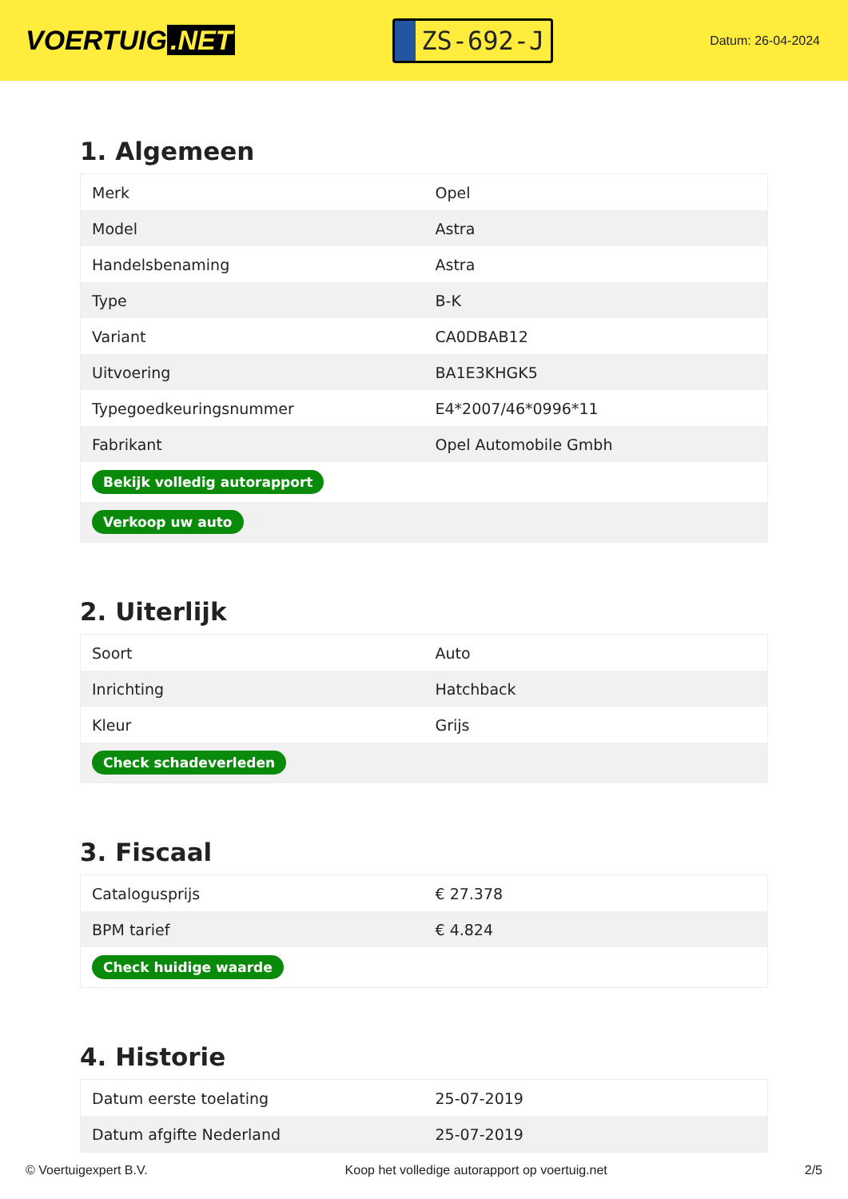VOERTUIG.NET
ZS-692-J
Datum: 26-04-2024
1. Algemeen
| Merk | Opel |
| Model | Astra |
| Handelsbenaming | Astra |
| Type | B-K |
| Variant | CA0DBAB12 |
| Uitvoering | BA1E3KHGK5 |
| Typegoedkeuringsnummer | E4*2007/46*0996*11 |
| Fabrikant | Opel Automobile Gmbh |
| Bekijk volledig autorapport | |
| Verkoop uw auto | |
2. Uiterlijk
| Soort | Auto |
| Inrichting | Hatchback |
| Kleur | Grijs |
| Check schadeverleden | |
3. Fiscaal
| Catalogusprijs | € 27.378 |
| BPM tarief | € 4.824 |
| Check huidige waarde | |
4. Historie
| Datum eerste toelating | 25-07-2019 |
| Datum afgifte Nederland | 25-07-2019 |
© Voertuigexpert B.V. Koop het volledige autorapport op voertuig.net 2/5